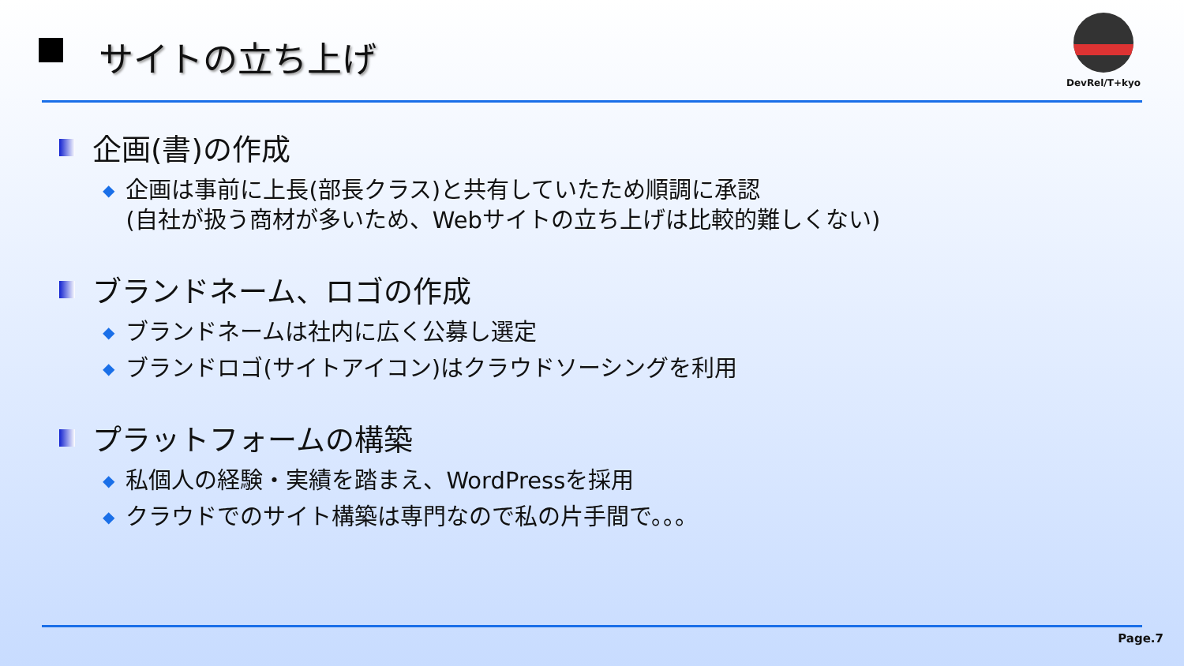サイトの立ち上げ
DevRel/T+kyo
企画(書)の作成
◆ 企画は事前に上長(部長クラス)と共有していたため順調に承認
(自社が扱う商材が多いため、Webサイトの立ち上げは比較的難しくない)
ブランドネーム、ロゴの作成
◆ ブランドネームは社内に広く公募し選定
◆ ブランドロゴ(サイトアイコン)はクラウドソーシングを利用
プラットフォームの構築
◆ 私個人の経験・実績を踏まえ、WordPressを採用
◆ クラウドでのサイト構築は専門なので私の片手間で。。。
Page.7